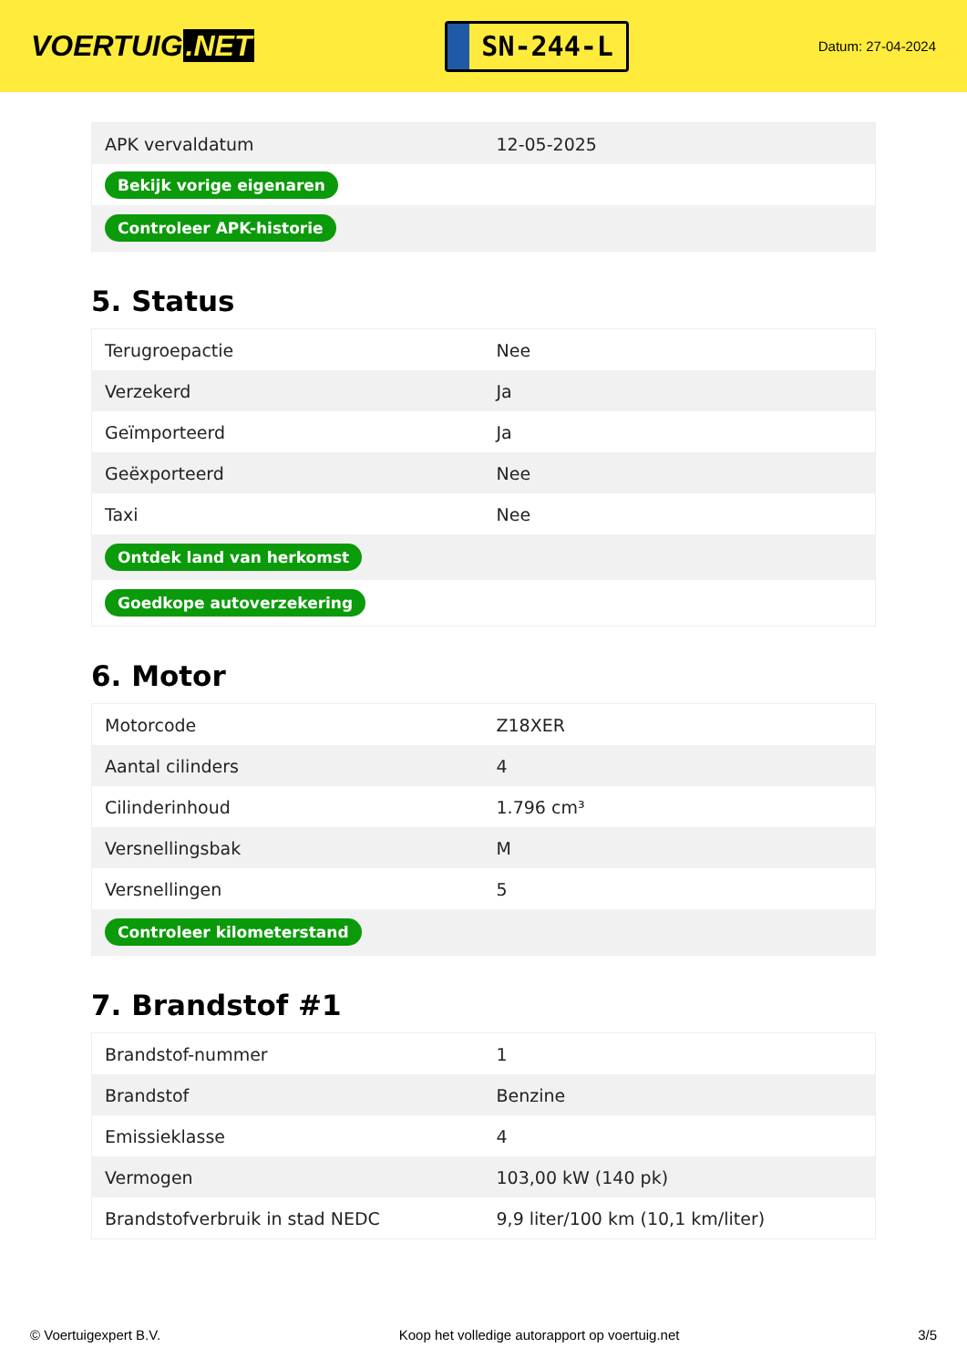VOERTUIG.NET
SN-244-L
Datum: 27-04-2024
| APK vervaldatum | 12-05-2025 |
| Bekijk vorige eigenaren | |
| Controleer APK-historie | |
5. Status
| Terugroepactie | Nee |
| Verzekerd | Ja |
| Geïmporteerd | Ja |
| Geëxporteerd | Nee |
| Taxi | Nee |
| Ontdek land van herkomst | |
| Goedkope autoverzekering | |
6. Motor
| Motorcode | Z18XER |
| Aantal cilinders | 4 |
| Cilinderinhoud | 1.796 cm³ |
| Versnellingsbak | M |
| Versnellingen | 5 |
| Controleer kilometerstand | |
7. Brandstof #1
| Brandstof-nummer | 1 |
| Brandstof | Benzine |
| Emissieklasse | 4 |
| Vermogen | 103,00 kW (140 pk) |
| Brandstofverbruik in stad NEDC | 9,9 liter/100 km (10,1 km/liter) |
© Voertuigexpert B.V. Koop het volledige autorapport op voertuig.net 3/5